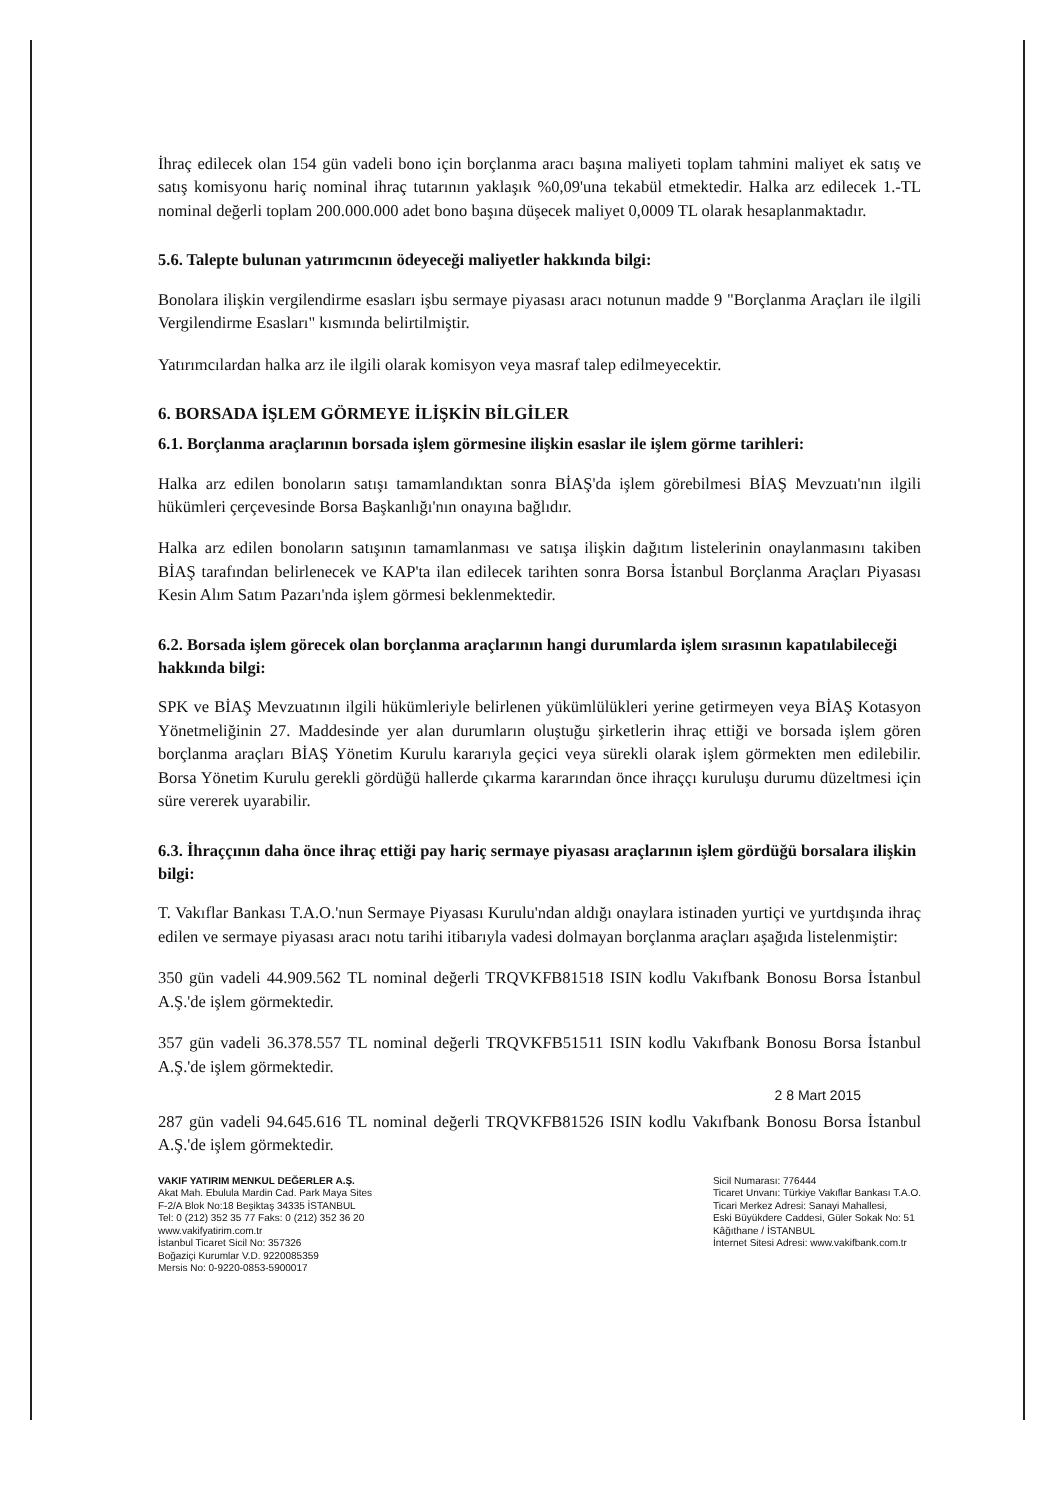İhraç edilecek olan 154 gün vadeli bono için borçlanma aracı başına maliyeti toplam tahmini maliyet ek satış ve satış komisyonu hariç nominal ihraç tutarının yaklaşık %0,09'una tekabül etmektedir. Halka arz edilecek 1.-TL nominal değerli toplam 200.000.000 adet bono başına düşecek maliyet 0,0009 TL olarak hesaplanmaktadır.
5.6. Talepte bulunan yatırımcının ödeyeceği maliyetler hakkında bilgi:
Bonolara ilişkin vergilendirme esasları işbu sermaye piyasası aracı notunun madde 9 "Borçlanma Araçları ile ilgili Vergilendirme Esasları" kısmında belirtilmiştir.
Yatırımcılardan halka arz ile ilgili olarak komisyon veya masraf talep edilmeyecektir.
6. BORSADA İŞLEM GÖRMEYE İLİŞKİN BİLGİLER
6.1. Borçlanma araçlarının borsada işlem görmesine ilişkin esaslar ile işlem görme tarihleri:
Halka arz edilen bonoların satışı tamamlandıktan sonra BİAŞ'da işlem görebilmesi BİAŞ Mevzuatı'nın ilgili hükümleri çerçevesinde Borsa Başkanlığı'nın onayına bağlıdır.
Halka arz edilen bonoların satışının tamamlanması ve satışa ilişkin dağıtım listelerinin onaylanmasını takiben BİAŞ tarafından belirlenecek ve KAP'ta ilan edilecek tarihten sonra Borsa İstanbul Borçlanma Araçları Piyasası Kesin Alım Satım Pazarı'nda işlem görmesi beklenmektedir.
6.2. Borsada işlem görecek olan borçlanma araçlarının hangi durumlarda işlem sırasının kapatılabileceği hakkında bilgi:
SPK ve BİAŞ Mevzuatının ilgili hükümleriyle belirlenen yükümlülükleri yerine getirmeyen veya BİAŞ Kotasyon Yönetmeliğinin 27. Maddesinde yer alan durumların oluştuğu şirketlerin ihraç ettiği ve borsada işlem gören borçlanma araçları BİAŞ Yönetim Kurulu kararıyla geçici veya sürekli olarak işlem görmekten men edilebilir. Borsa Yönetim Kurulu gerekli gördüğü hallerde çıkarma kararından önce ihraççı kuruluşu durumu düzeltmesi için süre vererek uyarabilir.
6.3. İhraççının daha önce ihraç ettiği pay hariç sermaye piyasası araçlarının işlem gördüğü borsalara ilişkin bilgi:
T. Vakıflar Bankası T.A.O.'nun Sermaye Piyasası Kurulu'ndan aldığı onaylara istinaden yurtiçi ve yurtdışında ihraç edilen ve sermaye piyasası aracı notu tarihi itibarıyla vadesi dolmayan borçlanma araçları aşağıda listelenmiştir:
350 gün vadeli 44.909.562 TL nominal değerli TRQVKFB81518 ISIN kodlu Vakıfbank Bonosu Borsa İstanbul A.Ş.'de işlem görmektedir.
357 gün vadeli 36.378.557 TL nominal değerli TRQVKFB51511 ISIN kodlu Vakıfbank Bonosu Borsa İstanbul A.Ş.'de işlem görmektedir.
2 8 Mart 2015
287 gün vadeli 94.645.616 TL nominal değerli TRQVKFB81526 ISIN kodlu Vakıfbank Bonosu Borsa İstanbul A.Ş.'de işlem görmektedir.
VAKIF YATIRIM MENKUL DEĞERLER A.Ş.
Akat Mah. Ebulula Mardin Cad. Park Maya Sites
F-2/A Blok No:18 Beşiktaş 34335 İSTANBUL
Tel: 0 (212) 352 35 77 Faks: 0 (212) 352 36 20
www.vakifyatirim.com.tr
İstanbul Ticaret Sicil No: 357326
Boğaziçi Kurumlar V.D. 9220085359
Mersis No: 0-9220-0853-5900017
Sicil Numarası: 776444
Ticaret Unvanı: Türkiye Vakıflar Bankası T.A.O.
Ticari Merkez Adresi: Sanayi Mahallesi,
Eski Büyükdere Caddesi, Güler Sokak No: 51
Kâğıthane / İSTANBUL
İnternet Sitesi Adresi: www.vakifbank.com.tr